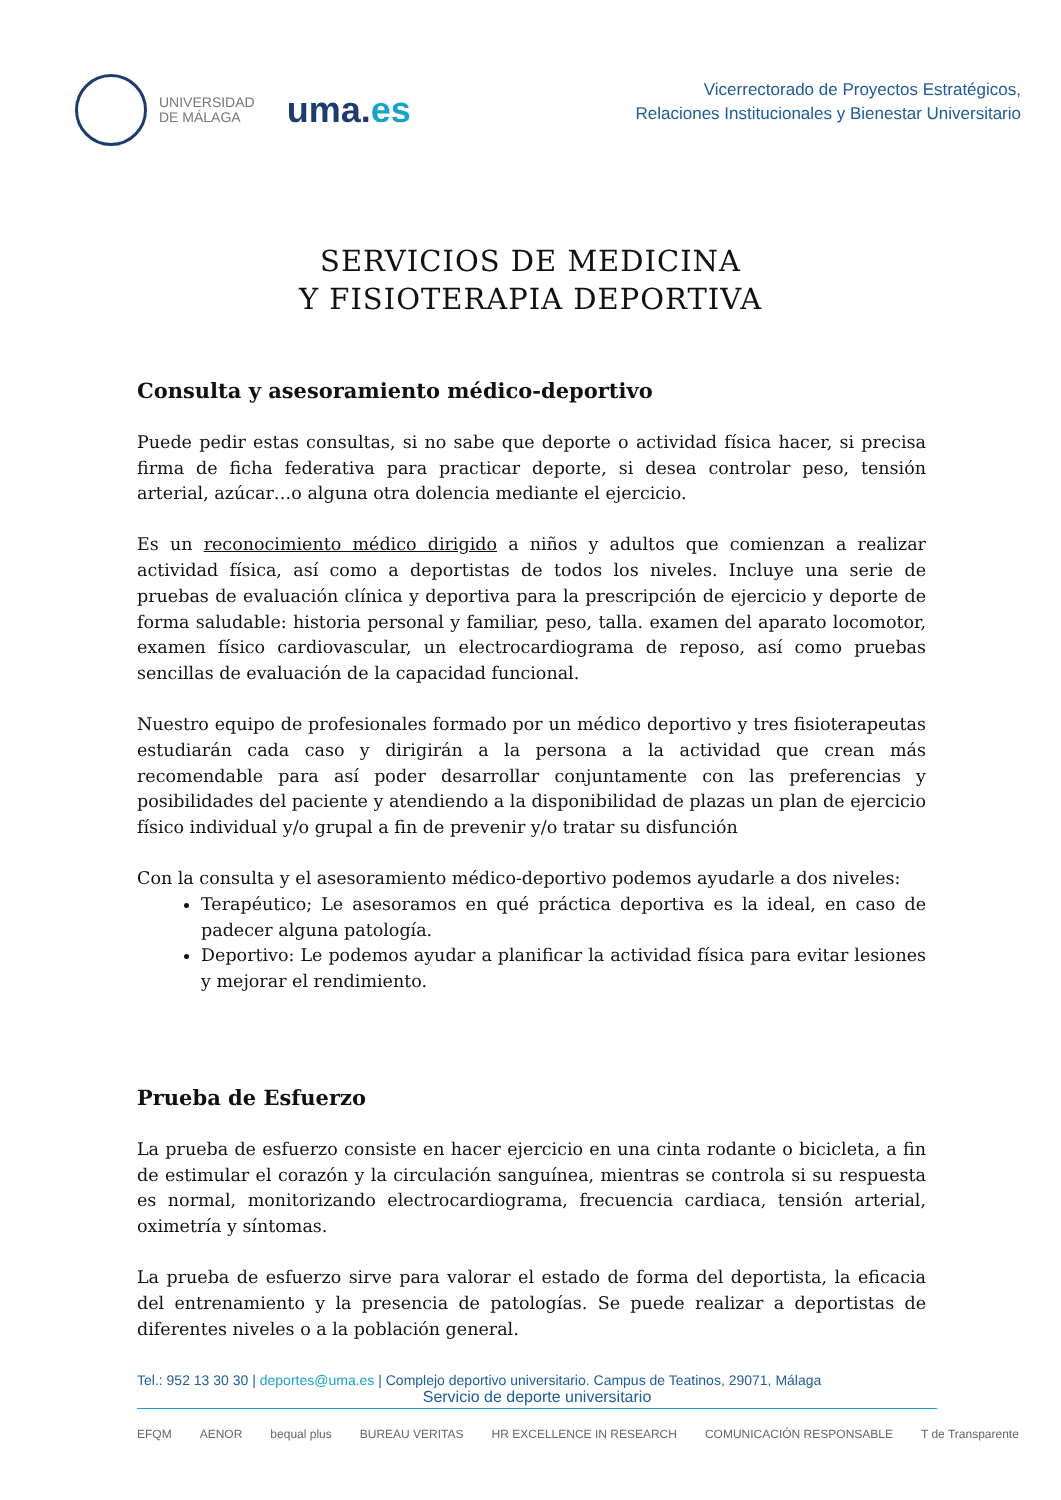UNIVERSIDAD
DE MÁLAGA
uma.es
Vicerrectorado de Proyectos Estratégicos,
Relaciones Institucionales y Bienestar Universitario
SERVICIOS DE MEDICINA
Y FISIOTERAPIA DEPORTIVA
Consulta y asesoramiento médico-deportivo
Puede pedir estas consultas, si no sabe que deporte o actividad física hacer, si precisa firma de ficha federativa para practicar deporte, si desea controlar peso, tensión arterial, azúcar…o alguna otra dolencia mediante el ejercicio.
Es un reconocimiento médico dirigido a niños y adultos que comienzan a realizar actividad física, así como a deportistas de todos los niveles. Incluye una serie de pruebas de evaluación clínica y deportiva para la prescripción de ejercicio y deporte de forma saludable: historia personal y familiar, peso, talla. examen del aparato locomotor, examen físico cardiovascular, un electrocardiograma de reposo, así como pruebas sencillas de evaluación de la capacidad funcional.
Nuestro equipo de profesionales formado por un médico deportivo y tres fisioterapeutas estudiarán cada caso y dirigirán a la persona a la actividad que crean más recomendable para así poder desarrollar conjuntamente con las preferencias y posibilidades del paciente y atendiendo a la disponibilidad de plazas un plan de ejercicio físico individual y/o grupal a fin de prevenir y/o tratar su disfunción
Con la consulta y el asesoramiento médico-deportivo podemos ayudarle a dos niveles:
Terapéutico; Le asesoramos en qué práctica deportiva es la ideal, en caso de padecer alguna patología.
Deportivo: Le podemos ayudar a planificar la actividad física para evitar lesiones y mejorar el rendimiento.
Prueba de Esfuerzo
La prueba de esfuerzo consiste en hacer ejercicio en una cinta rodante o bicicleta, a fin de estimular el corazón y la circulación sanguínea, mientras se controla si su respuesta es normal, monitorizando electrocardiograma, frecuencia cardiaca, tensión arterial, oximetría y síntomas.
La prueba de esfuerzo sirve para valorar el estado de forma del deportista, la eficacia del entrenamiento y la presencia de patologías. Se puede realizar a deportistas de diferentes niveles o a la población general.
Tel.: 952 13 30 30 | deportes@uma.es | Complejo deportivo universitario. Campus de Teatinos, 29071, Málaga
Servicio de deporte universitario
EFQM AENOR bequal plus BUREAU VERITAS HR EXCELLENCE IN RESEARCH COMUNICACIÓN RESPONSABLE T de Transparente